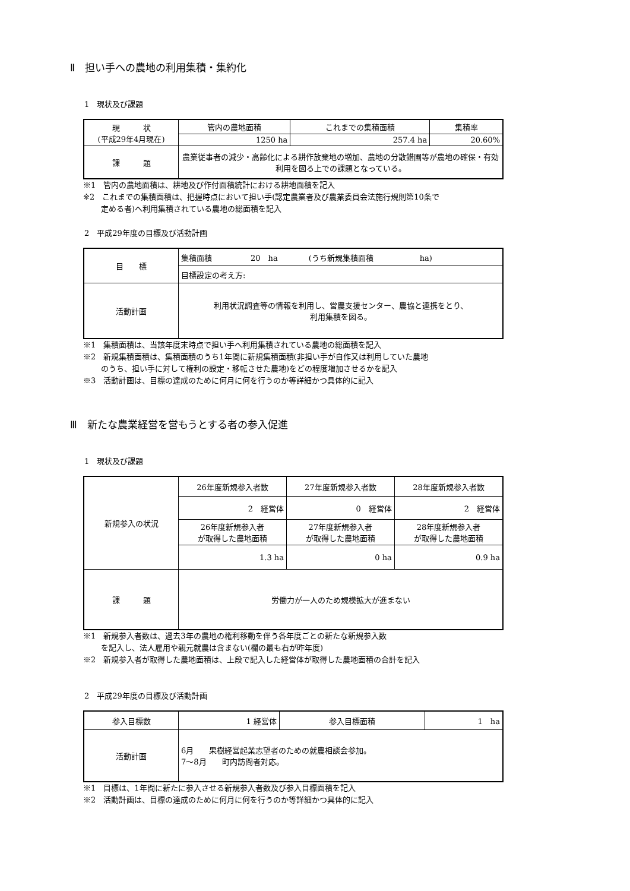Ⅱ　担い手への農地の利用集積・集約化
1　現状及び課題
| 現 状 (平成29年4月現在) | 管内の農地面積 | これまでの集積面積 | 集積率 |
| | 1250 ha | 257.4 ha | 20.60% |
| 課 題 | 農業従事者の減少・高齢化による耕作放棄地の増加、農地の分散錯圃等が農地の確保・有効利用を図る上での課題となっている。 | | |
※1　管内の農地面積は、耕地及び作付面積統計における耕地面積を記入
※2　これまでの集積面積は、把握時点において担い手(認定農業者及び農業委員会法施行規則第10条で
定める者)へ利用集積されている農地の総面積を記入
2　平成29年度の目標及び活動計画
| 目 標 | 集積面積 20 ha (うち新規集積面積 ha) |
| | 目標設定の考え方: |
| 活動計画 | 利用状況調査等の情報を利用し、営農支援センター、農協と連携をとり、 利用集積を図る。 |
※1　集積面積は、当該年度末時点で担い手へ利用集積されている農地の総面積を記入
※2　新規集積面積は、集積面積のうち1年間に新規集積面積(非担い手が自作又は利用していた農地
のうち、担い手に対して権利の設定・移転させた農地)をどの程度増加させるかを記入
※3　活動計画は、目標の達成のために何月に何を行うのか等詳細かつ具体的に記入
Ⅲ　新たな農業経営を営もうとする者の参入促進
1　現状及び課題
| 新規参入の状況 | 26年度新規参入者数 | 27年度新規参入者数 | 28年度新規参入者数 |
| | 2 経営体 | 0 経営体 | 2 経営体 |
| | 26年度新規参入者 が取得した農地面積 | 27年度新規参入者 が取得した農地面積 | 28年度新規参入者 が取得した農地面積 |
| | 1.3 ha | 0 ha | 0.9 ha |
| 課 題 | 労働力が一人のため規模拡大が進まない | | |
※1　新規参入者数は、過去3年の農地の権利移動を伴う各年度ごとの新たな新規参入数
を記入し、法人雇用や親元就農は含まない(欄の最も右が昨年度)
※2　新規参入者が取得した農地面積は、上段で記入した経営体が取得した農地面積の合計を記入
2　平成29年度の目標及び活動計画
| 参入目標数 | 1 経営体 | 参入目標面積 | 1 ha |
| 活動計画 | 6月 果樹経営起業志望者のための就農相談会参加。 7～8月 町内訪問者対応。 | | |
※1　目標は、1年間に新たに参入させる新規参入者数及び参入目標面積を記入
※2　活動計画は、目標の達成のために何月に何を行うのか等詳細かつ具体的に記入